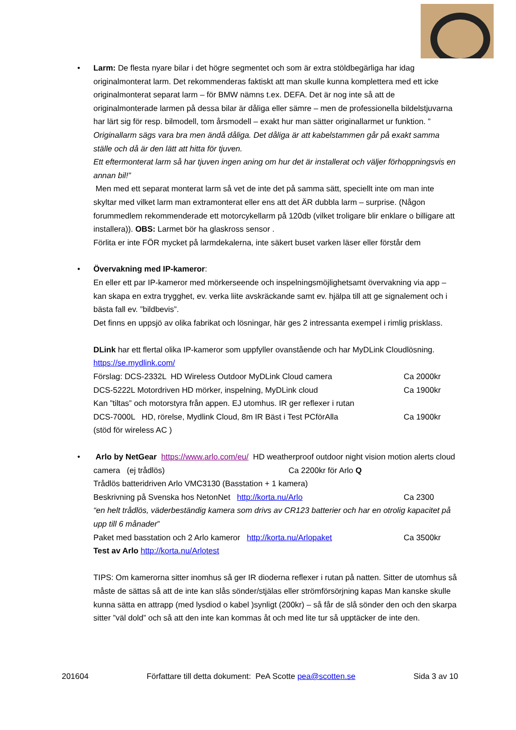•
Larm: De flesta nyare bilar i det högre segmentet och som är extra stöldbegärliga har idag originalmonterat larm. Det rekommenderas faktiskt att man skulle kunna komplettera med ett icke originalmonterat separat larm – för BMW nämns t.ex. DEFA. Det är nog inte så att de originalmonterade larmen på dessa bilar är dåliga eller sämre – men de professionella bildelstjuvarna har lärt sig för resp. bilmodell, tom årsmodell – exakt hur man sätter originallarmet ur funktion. ” Originallarm sägs vara bra men ändå dåliga. Det dåliga är att kabelstammen går på exakt samma ställe och då är den lätt att hitta för tjuven.
Ett eftermonterat larm så har tjuven ingen aning om hur det är installerat och väljer förhoppningsvis en annan bil!”
Men med ett separat monterat larm så vet de inte det på samma sätt, speciellt inte om man inte skyltar med vilket larm man extramonterat eller ens att det ÄR dubbla larm – surprise. (Någon forummedlem rekommenderade ett motorcykellarm på 120db (vilket troligare blir enklare o billigare att installera)). OBS: Larmet bör ha glaskross sensor .
Förlita er inte FÖR mycket på larmdekalerna, inte säkert buset varken läser eller förstår dem
•
Övervakning med IP-kameror:
En eller ett par IP-kameror med mörkerseende och inspelningsmöjlighetsamt övervakning via app – kan skapa en extra trygghet, ev. verka liite avskräckande samt ev. hjälpa till att ge signalement och i bästa fall ev. ”bildbevis”.
Det finns en uppsjö av olika fabrikat och lösningar, här ges 2 intressanta exempel i rimlig prisklass.
DLink har ett flertal olika IP-kameror som uppfyller ovanstående och har MyDLink Cloudlösning. https://se.mydlink.com/
Förslag: DCS-2332L HD Wireless Outdoor MyDLink Cloud camera Ca 2000kr
DCS-5222L Motordriven HD mörker, inspelning, MyDLink cloud Ca 1900kr
Kan ”tiltas” och motorstyra från appen. EJ utomhus. IR ger reflexer i rutan
DCS-7000L HD, rörelse, Mydlink Cloud, 8m IR Bäst i Test PCförAlla Ca 1900kr
(stöd för wireless AC )
•
Arlo by NetGear https://www.arlo.com/eu/ HD weatherproof outdoor night vision motion alerts cloud camera (ej trådlös) Ca 2200kr för Arlo Q
Trådlös batteridriven Arlo VMC3130 (Basstation + 1 kamera)
Beskrivning på Svenska hos NetonNet http://korta.nu/Arlo Ca 2300
“en helt trådlös, väderbeständig kamera som drivs av CR123 batterier och har en otrolig kapacitet på upp till 6 månader”
Paket med basstation och 2 Arlo kameror http://korta.nu/Arlopaket Ca 3500kr
Test av Arlo http://korta.nu/Arlotest
TIPS: Om kamerorna sitter inomhus så ger IR dioderna reflexer i rutan på natten. Sitter de utomhus så måste de sättas så att de inte kan slås sönder/stjälas eller strömförsörjning kapas Man kanske skulle kunna sätta en attrapp (med lysdiod o kabel )synligt (200kr) – så får de slå sönder den och den skarpa sitter ”väl dold” och så att den inte kan kommas åt och med lite tur så upptäcker de inte den.
201604 Författare till detta dokument: PeA Scotte pea@scotten.se Sida 3 av 10